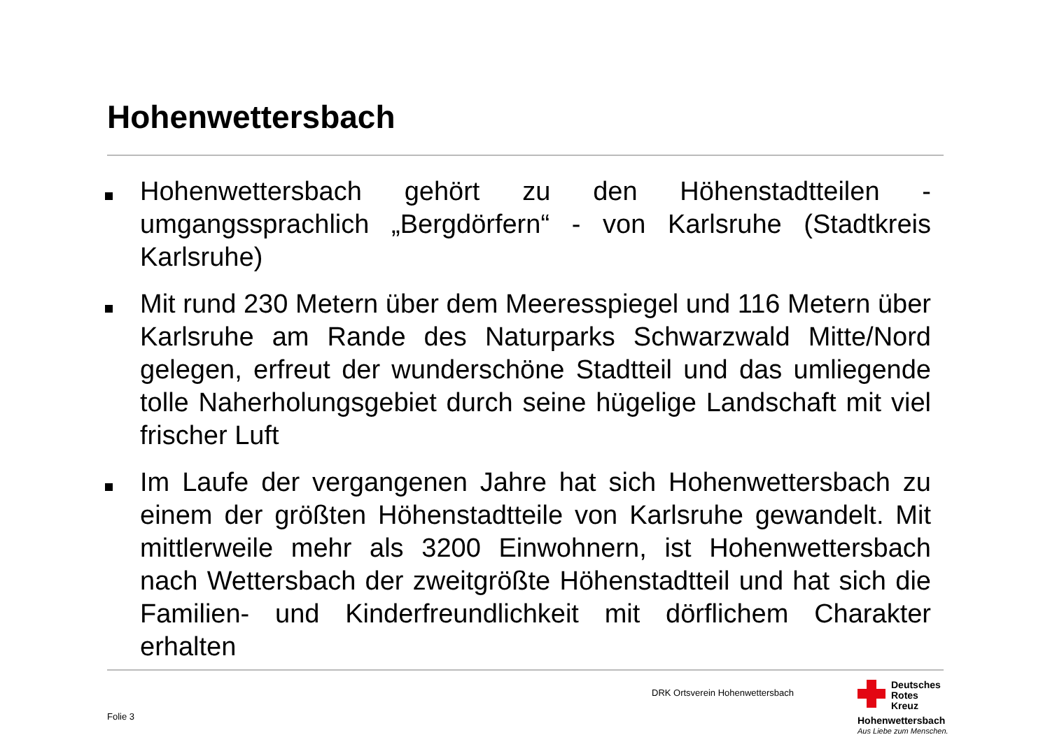Hohenwettersbach
Hohenwettersbach gehört zu den Höhenstadtteilen - umgangssprachlich „Bergdörfern“ - von Karlsruhe (Stadtkreis Karlsruhe)
Mit rund 230 Metern über dem Meeresspiegel und 116 Metern über Karlsruhe am Rande des Naturparks Schwarzwald Mitte/Nord gelegen, erfreut der wunderschöne Stadtteil und das umliegende tolle Naherholungsgebiet durch seine hügelige Landschaft mit viel frischer Luft
Im Laufe der vergangenen Jahre hat sich Hohenwettersbach zu einem der größten Höhenstadtteile von Karlsruhe gewandelt. Mit mittlerweile mehr als 3200 Einwohnern, ist Hohenwettersbach nach Wettersbach der zweitgrößte Höhenstadtteil und hat sich die Familien- und Kinderfreundlichkeit mit dörflichem Charakter erhalten
DRK Ortsverein Hohenwettersbach
Folie 3
Deutsches
Rotes
Kreuz
Hohenwettersbach
Aus Liebe zum Menschen.